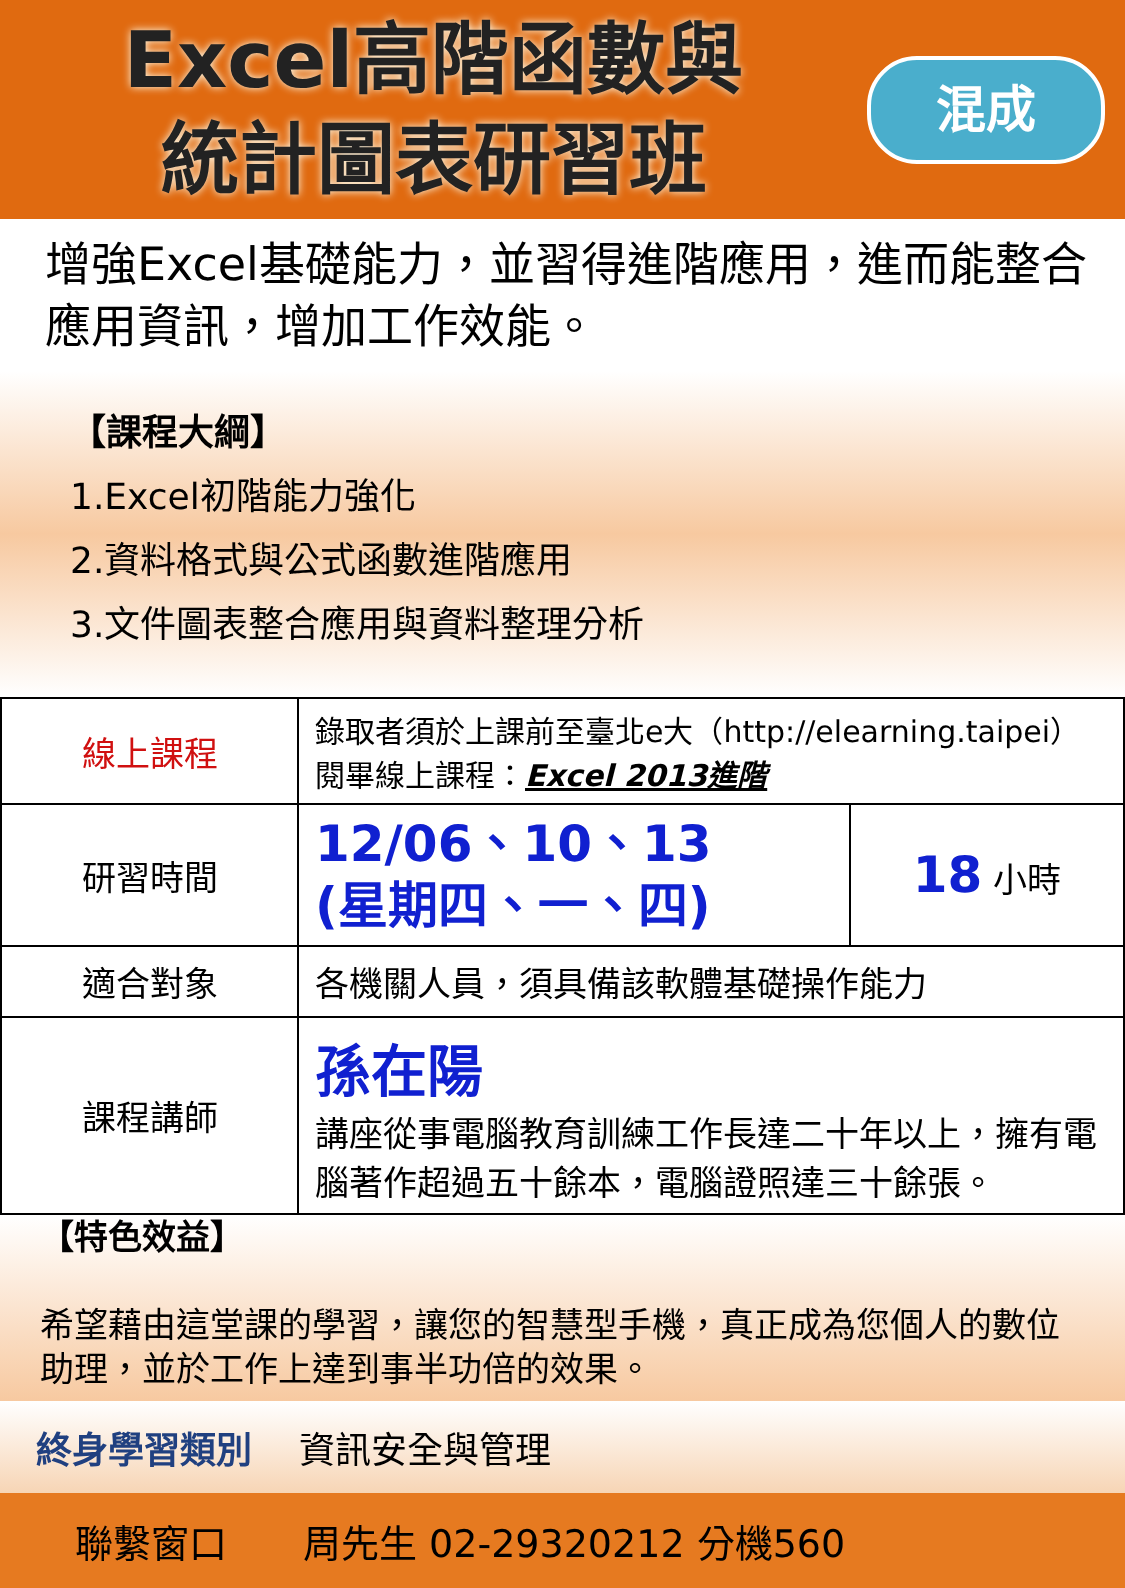Excel高階函數與
統計圖表研習班
混成
增強Excel基礎能力，並習得進階應用，進而能整合應用資訊，增加工作效能。
【課程大綱】
1.Excel初階能力強化
2.資料格式與公式函數進階應用
3.文件圖表整合應用與資料整理分析
| 線上課程 | 錄取者須於上課前至臺北e大（http://elearning.taipei）閱畢線上課程： Excel 2013進階 | |
| 研習時間 | 12/06、10、13 (星期四、一、四) | 18 小時 |
| 適合對象 | 各機關人員，須具備該軟體基礎操作能力 | |
| 課程講師 | 孫在陽 講座從事電腦教育訓練工作長達二十年以上，擁有電腦著作超過五十餘本，電腦證照達三十餘張。 | |
【特色效益】
希望藉由這堂課的學習，讓您的智慧型手機，真正成為您個人的數位助理，並於工作上達到事半功倍的效果。
終身學習類別　 資訊安全與管理
聯繫窗口　　周先生 02-29320212 分機560